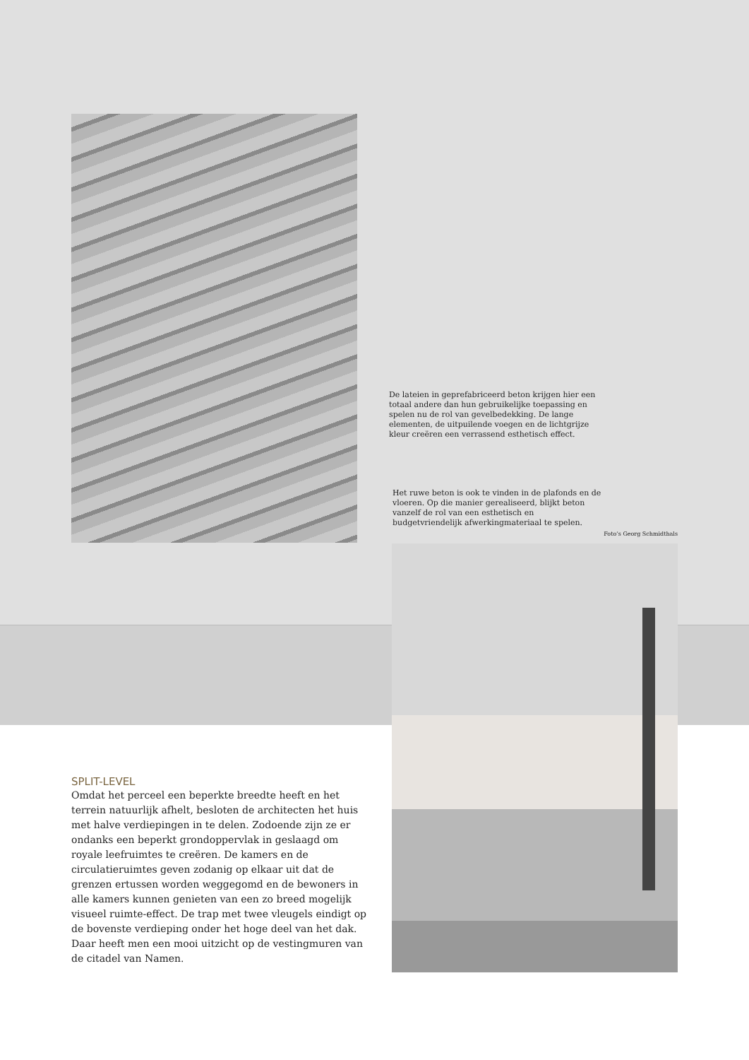De lateien in geprefabriceerd beton krijgen hier een totaal andere dan hun gebruikelijke toepassing en spelen nu de rol van gevelbedekking. De lange elementen, de uitpuilende voegen en de lichtgrijze kleur creëren een verrassend esthetisch effect.
Het ruwe beton is ook te vinden in de plafonds en de vloeren. Op die manier gerealiseerd, blijkt beton vanzelf de rol van een esthetisch en budgetvriendelijk afwerkingmateriaal te spelen.
Foto’s Georg Schmidthals
SPLIT-LEVEL
Omdat het perceel een beperkte breedte heeft en het terrein natuurlijk afhelt, besloten de architecten het huis met halve verdiepingen in te delen. Zodoende zijn ze er ondanks een beperkt grondoppervlak in geslaagd om royale leefruimtes te creëren. De kamers en de circulatieruimtes geven zodanig op elkaar uit dat de grenzen ertussen worden weggegomd en de bewoners in alle kamers kunnen genieten van een zo breed mogelijk visueel ruimte-effect. De trap met twee vleugels eindigt op de bovenste verdieping onder het hoge deel van het dak. Daar heeft men een mooi uitzicht op de vestingmuren van de citadel van Namen.